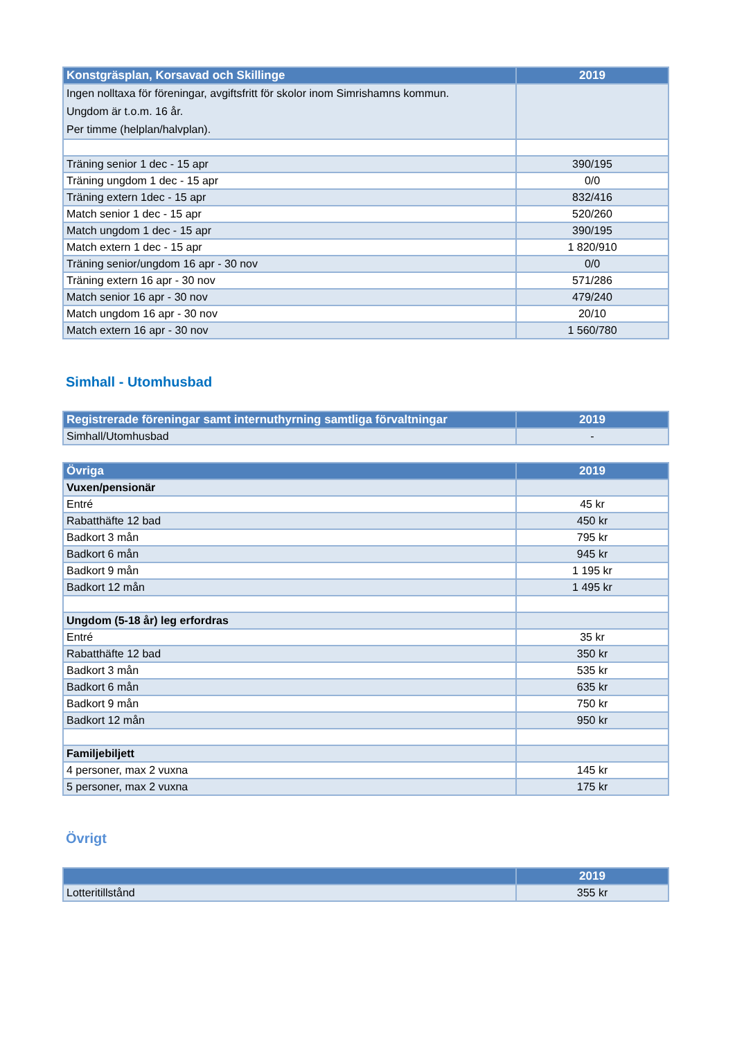| Konstgräsplan, Korsavad och Skillinge | 2019 |
| --- | --- |
| Ingen nolltaxa för föreningar, avgiftsfritt för skolor inom Simrishamns kommun. Ungdom är t.o.m. 16 år. Per timme (helplan/halvplan). | |
| Träning senior 1 dec - 15 apr | 390/195 |
| Träning ungdom 1 dec - 15 apr | 0/0 |
| Träning extern 1dec - 15 apr | 832/416 |
| Match senior 1 dec - 15 apr | 520/260 |
| Match ungdom 1 dec - 15 apr | 390/195 |
| Match extern 1 dec - 15 apr | 1 820/910 |
| Träning senior/ungdom 16 apr - 30 nov | 0/0 |
| Träning extern 16 apr - 30 nov | 571/286 |
| Match senior 16 apr - 30 nov | 479/240 |
| Match ungdom 16 apr - 30 nov | 20/10 |
| Match extern 16 apr - 30 nov | 1 560/780 |
Simhall - Utomhusbad
| Registrerade föreningar samt internuthyrning samtliga förvaltningar | 2019 |
| --- | --- |
| Simhall/Utomhusbad | - |
| Övriga | 2019 |
| --- | --- |
| Vuxen/pensionär | |
| Entré | 45 kr |
| Rabatthäfte 12 bad | 450 kr |
| Badkort 3 mån | 795 kr |
| Badkort 6 mån | 945 kr |
| Badkort 9 mån | 1 195 kr |
| Badkort 12 mån | 1 495 kr |
| Ungdom (5-18 år) leg erfordras | |
| Entré | 35 kr |
| Rabatthäfte 12 bad | 350 kr |
| Badkort 3 mån | 535 kr |
| Badkort 6 mån | 635 kr |
| Badkort 9 mån | 750 kr |
| Badkort 12 mån | 950 kr |
| Familjebiljett | |
| 4 personer, max 2 vuxna | 145 kr |
| 5 personer, max 2 vuxna | 175 kr |
Övrigt
| | 2019 |
| --- | --- |
| Lotteritillstånd | 355 kr |